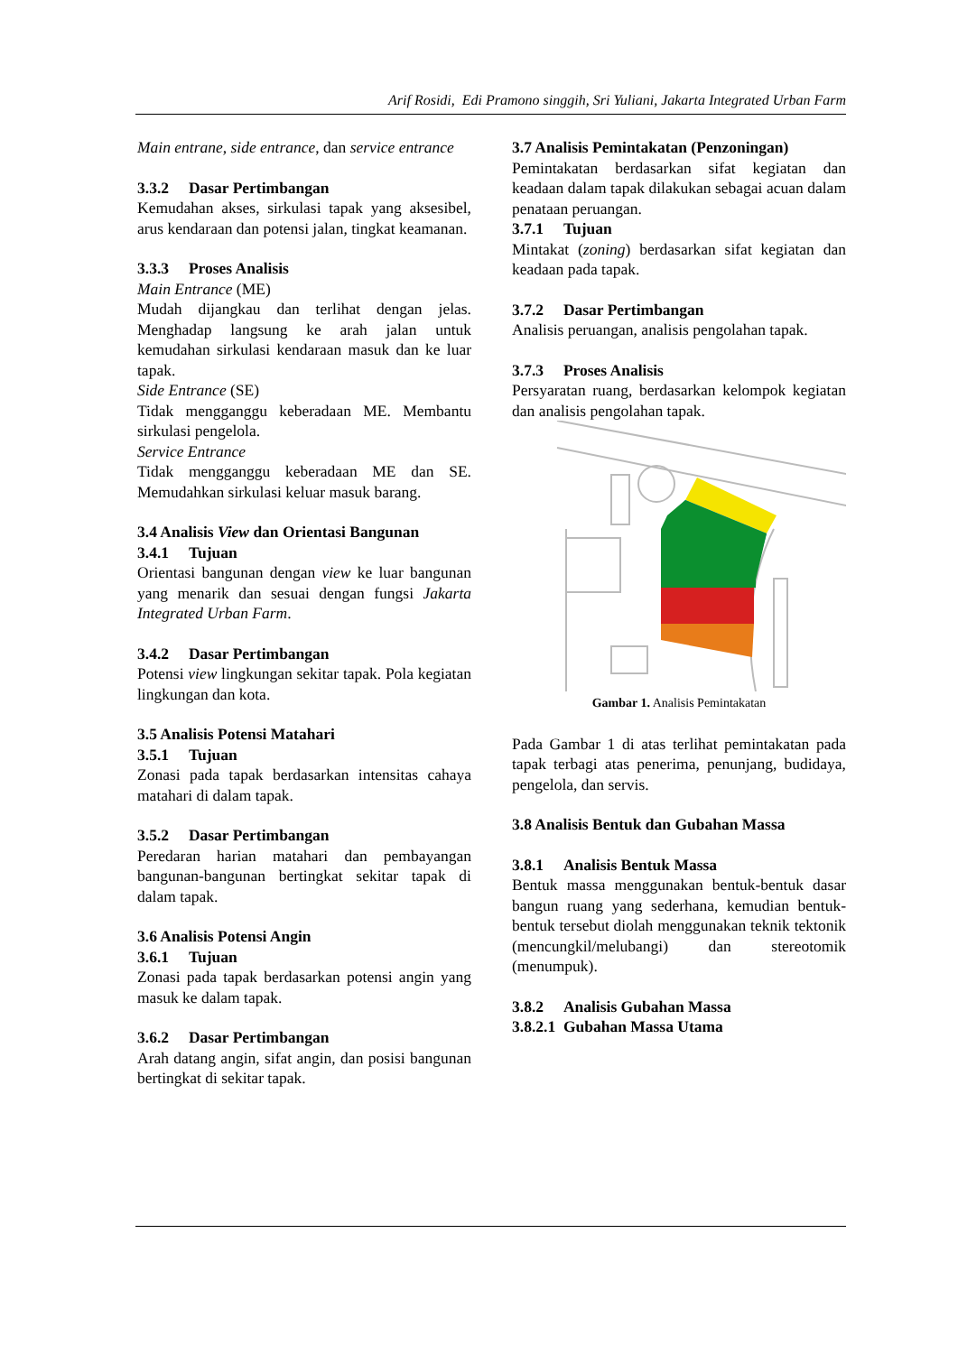Arif Rosidi, Edi Pramono singgih, Sri Yuliani, Jakarta Integrated Urban Farm
Main entrane, side entrance, dan service entrance
3.3.2 Dasar Pertimbangan
Kemudahan akses, sirkulasi tapak yang aksesibel, arus kendaraan dan potensi jalan, tingkat keamanan.
3.3.3 Proses Analisis
Main Entrance (ME)
Mudah dijangkau dan terlihat dengan jelas. Menghadap langsung ke arah jalan untuk kemudahan sirkulasi kendaraan masuk dan ke luar tapak.
Side Entrance (SE)
Tidak mengganggu keberadaan ME. Membantu sirkulasi pengelola.
Service Entrance
Tidak mengganggu keberadaan ME dan SE. Memudahkan sirkulasi keluar masuk barang.
3.4 Analisis View dan Orientasi Bangunan
3.4.1 Tujuan
Orientasi bangunan dengan view ke luar bangunan yang menarik dan sesuai dengan fungsi Jakarta Integrated Urban Farm.
3.4.2 Dasar Pertimbangan
Potensi view lingkungan sekitar tapak. Pola kegiatan lingkungan dan kota.
3.5 Analisis Potensi Matahari
3.5.1 Tujuan
Zonasi pada tapak berdasarkan intensitas cahaya matahari di dalam tapak.
3.5.2 Dasar Pertimbangan
Peredaran harian matahari dan pembayangan bangunan-bangunan bertingkat sekitar tapak di dalam tapak.
3.6 Analisis Potensi Angin
3.6.1 Tujuan
Zonasi pada tapak berdasarkan potensi angin yang masuk ke dalam tapak.
3.6.2 Dasar Pertimbangan
Arah datang angin, sifat angin, dan posisi bangunan bertingkat di sekitar tapak.
3.7 Analisis Pemintakatan (Penzoningan)
Pemintakatan berdasarkan sifat kegiatan dan keadaan dalam tapak dilakukan sebagai acuan dalam penataan peruangan.
3.7.1 Tujuan
Mintakat (zoning) berdasarkan sifat kegiatan dan keadaan pada tapak.
3.7.2 Dasar Pertimbangan
Analisis peruangan, analisis pengolahan tapak.
3.7.3 Proses Analisis
Persyaratan ruang, berdasarkan kelompok kegiatan dan analisis pengolahan tapak.
Gambar 1. Analisis Pemintakatan
Pada Gambar 1 di atas terlihat pemintakatan pada tapak terbagi atas penerima, penunjang, budidaya, pengelola, dan servis.
3.8 Analisis Bentuk dan Gubahan Massa
3.8.1 Analisis Bentuk Massa
Bentuk massa menggunakan bentuk-bentuk dasar bangun ruang yang sederhana, kemudian bentuk-bentuk tersebut diolah menggunakan teknik tektonik (mencungkil/melubangi) dan stereotomik (menumpuk).
3.8.2 Analisis Gubahan Massa
3.8.2.1 Gubahan Massa Utama